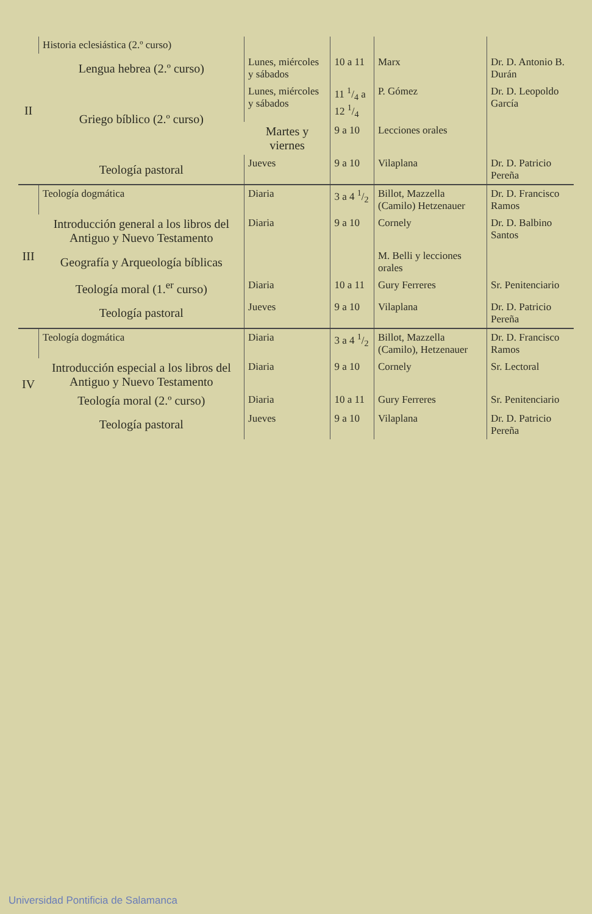| II | Historia eclesiástica (2.º curso) | | | | |
| | Lengua hebrea (2.º curso) | Lunes, miércoles y sábados | 10 a 11 | Marx | Dr. D. Antonio B. Durán |
| | Griego bíblico (2.º curso) | Lunes, miércoles y sábados | 11 1/4 a 12 1/4 | P. Gómez | Dr. D. Leopoldo García |
| | | Martes y viernes | 9 a 10 | Lecciones orales | |
| | Teología pastoral | Jueves | 9 a 10 | Vilaplana | Dr. D. Patricio Pereña |
| III | Teología dogmática | Diaria | 3 a 4 1/2 | Billot, Mazzella (Camilo) Hetzenauer | Dr. D. Francisco Ramos |
| | Introducción general a los libros del Antiguo y Nuevo Testamento | Diaria | 9 a 10 | Cornely | Dr. D. Balbino Santos |
| | Geografía y Arqueología bíblicas | | | M. Belli y lecciones orales | |
| | Teología moral (1.<sup>er</sup> curso) | Diaria | 10 a 11 | Gury Ferreres | Sr. Penitenciario |
| | Teología pastoral | Jueves | 9 a 10 | Vilaplana | Dr. D. Patricio Pereña |
| IV | Teología dogmática | Diaria | 3 a 4 1/2 | Billot, Mazzella (Camilo), Hetzenauer | Dr. D. Francisco Ramos |
| | Introducción especial a los libros del Antiguo y Nuevo Testamento | Diaria | 9 a 10 | Cornely | Sr. Lectoral |
| | Teología moral (2.º curso) | Diaria | 10 a 11 | Gury Ferreres | Sr. Penitenciario |
| | Teología pastoral | Jueves | 9 a 10 | Vilaplana | Dr. D. Patricio Pereña |
Universidad Pontificia de Salamanca